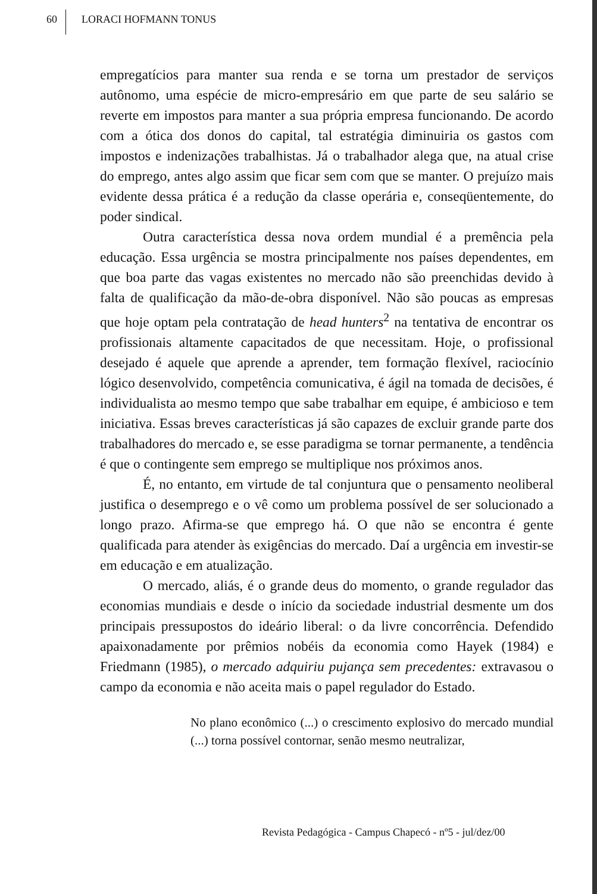60 LORACI HOFMANN TONUS
empregatícios para manter sua renda e se torna um prestador de serviços autônomo, uma espécie de micro-empresário em que parte de seu salário se reverte em impostos para manter a sua própria empresa funcionando. De acordo com a ótica dos donos do capital, tal estratégia diminuiria os gastos com impostos e indenizações trabalhistas. Já o trabalhador alega que, na atual crise do emprego, antes algo assim que ficar sem com que se manter. O prejuízo mais evidente dessa prática é a redução da classe operária e, conseqüentemente, do poder sindical.
Outra característica dessa nova ordem mundial é a premência pela educação. Essa urgência se mostra principalmente nos países dependentes, em que boa parte das vagas existentes no mercado não são preenchidas devido à falta de qualificação da mão-de-obra disponível. Não são poucas as empresas que hoje optam pela contratação de head hunters<sup>2</sup> na tentativa de encontrar os profissionais altamente capacitados de que necessitam. Hoje, o profissional desejado é aquele que aprende a aprender, tem formação flexível, raciocínio lógico desenvolvido, competência comunicativa, é ágil na tomada de decisões, é individualista ao mesmo tempo que sabe trabalhar em equipe, é ambicioso e tem iniciativa. Essas breves características já são capazes de excluir grande parte dos trabalhadores do mercado e, se esse paradigma se tornar permanente, a tendência é que o contingente sem emprego se multiplique nos próximos anos.
É, no entanto, em virtude de tal conjuntura que o pensamento neoliberal justifica o desemprego e o vê como um problema possível de ser solucionado a longo prazo. Afirma-se que emprego há. O que não se encontra é gente qualificada para atender às exigências do mercado. Daí a urgência em investir-se em educação e em atualização.
O mercado, aliás, é o grande deus do momento, o grande regulador das economias mundiais e desde o início da sociedade industrial desmente um dos principais pressupostos do ideário liberal: o da livre concorrência. Defendido apaixonadamente por prêmios nobéis da economia como Hayek (1984) e Friedmann (1985), o mercado adquiriu pujança sem precedentes: extravasou o campo da economia e não aceita mais o papel regulador do Estado.
No plano econômico (...) o crescimento explosivo do mercado mundial (...) torna possível contornar, senão mesmo neutralizar,
Revista Pedagógica - Campus Chapecó - nº5 - jul/dez/00